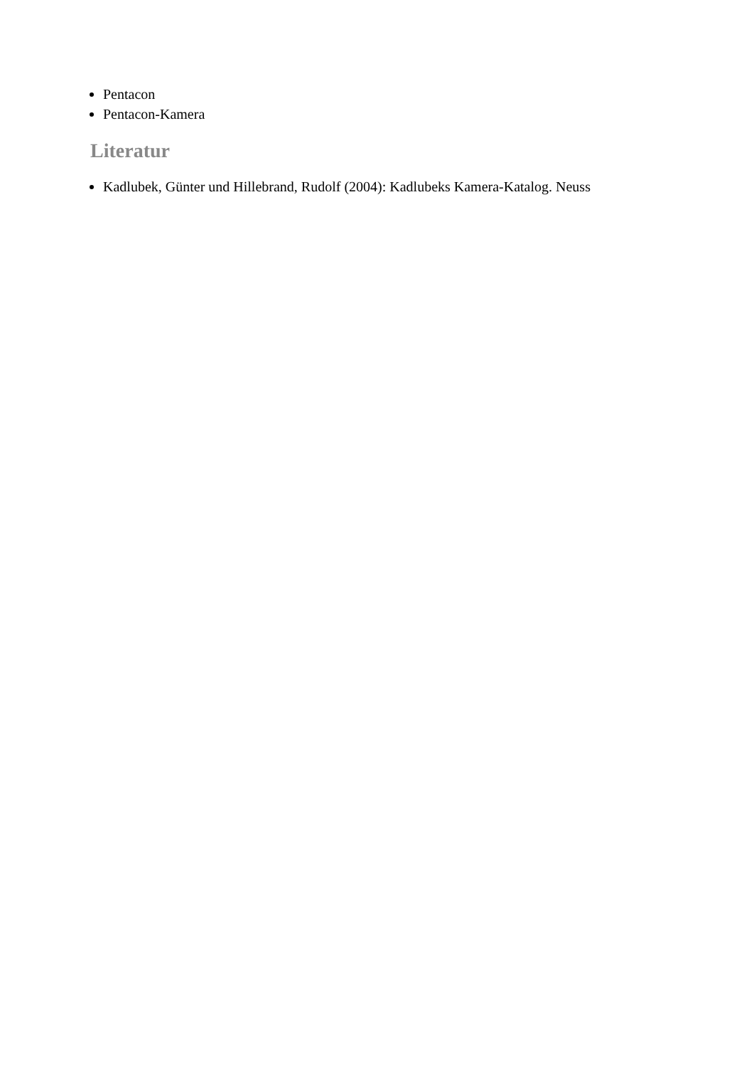Pentacon
Pentacon-Kamera
Literatur
Kadlubek, Günter und Hillebrand, Rudolf (2004): Kadlubeks Kamera-Katalog. Neuss